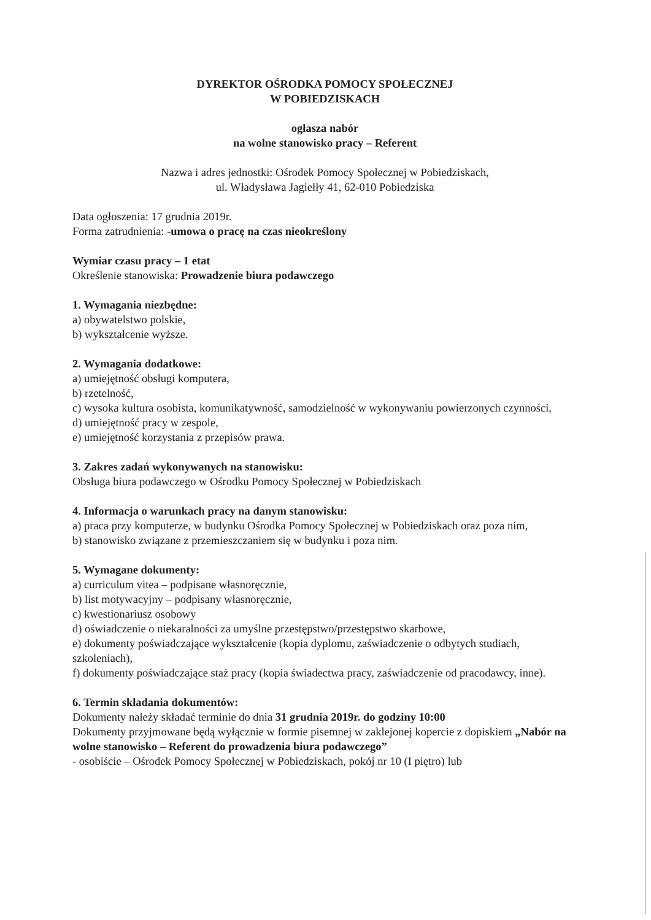DYREKTOR OŚRODKA POMOCY SPOŁECZNEJ
W POBIEDZISKACH
ogłasza nabór
na wolne stanowisko pracy – Referent
Nazwa i adres jednostki: Ośrodek Pomocy Społecznej w Pobiedziskach,
ul. Władysława Jagiełły 41, 62-010 Pobiedziska
Data ogłoszenia: 17 grudnia 2019r.
Forma zatrudnienia: -umowa o pracę na czas nieokreślony
Wymiar czasu pracy – 1 etat
Określenie stanowiska: Prowadzenie biura podawczego
1. Wymagania niezbędne:
a) obywatelstwo polskie,
b) wykształcenie wyższe.
2. Wymagania dodatkowe:
a) umiejętność obsługi komputera,
b) rzetelność,
c) wysoka kultura osobista, komunikatywność, samodzielność w wykonywaniu powierzonych czynności,
d) umiejętność pracy w zespole,
e) umiejętność korzystania z przepisów prawa.
3. Zakres zadań wykonywanych na stanowisku:
Obsługa biura podawczego w Ośrodku Pomocy Społecznej w Pobiedziskach
4. Informacja o warunkach pracy na danym stanowisku:
a) praca przy komputerze, w budynku Ośrodka Pomocy Społecznej w Pobiedziskach oraz poza nim,
b) stanowisko związane z przemieszczaniem się w budynku i poza nim.
5. Wymagane dokumenty:
a) curriculum vitea – podpisane własnoręcznie,
b) list motywacyjny – podpisany własnoręcznie,
c) kwestionariusz osobowy
d) oświadczenie o niekaralności za umyślne przestępstwo/przestępstwo skarbowe,
e) dokumenty poświadczające wykształcenie (kopia dyplomu, zaświadczenie o odbytych studiach, szkoleniach),
f) dokumenty poświadczające staż pracy (kopia świadectwa pracy, zaświadczenie od pracodawcy, inne).
6. Termin składania dokumentów:
Dokumenty należy składać terminie do dnia 31 grudnia 2019r. do godziny 10:00
Dokumenty przyjmowane będą wyłącznie w formie pisemnej w zaklejonej kopercie z dopiskiem „Nabór na wolne stanowisko – Referent do prowadzenia biura podawczego”
- osobiście – Ośrodek Pomocy Społecznej w Pobiedziskach, pokój nr 10 (I piętro) lub